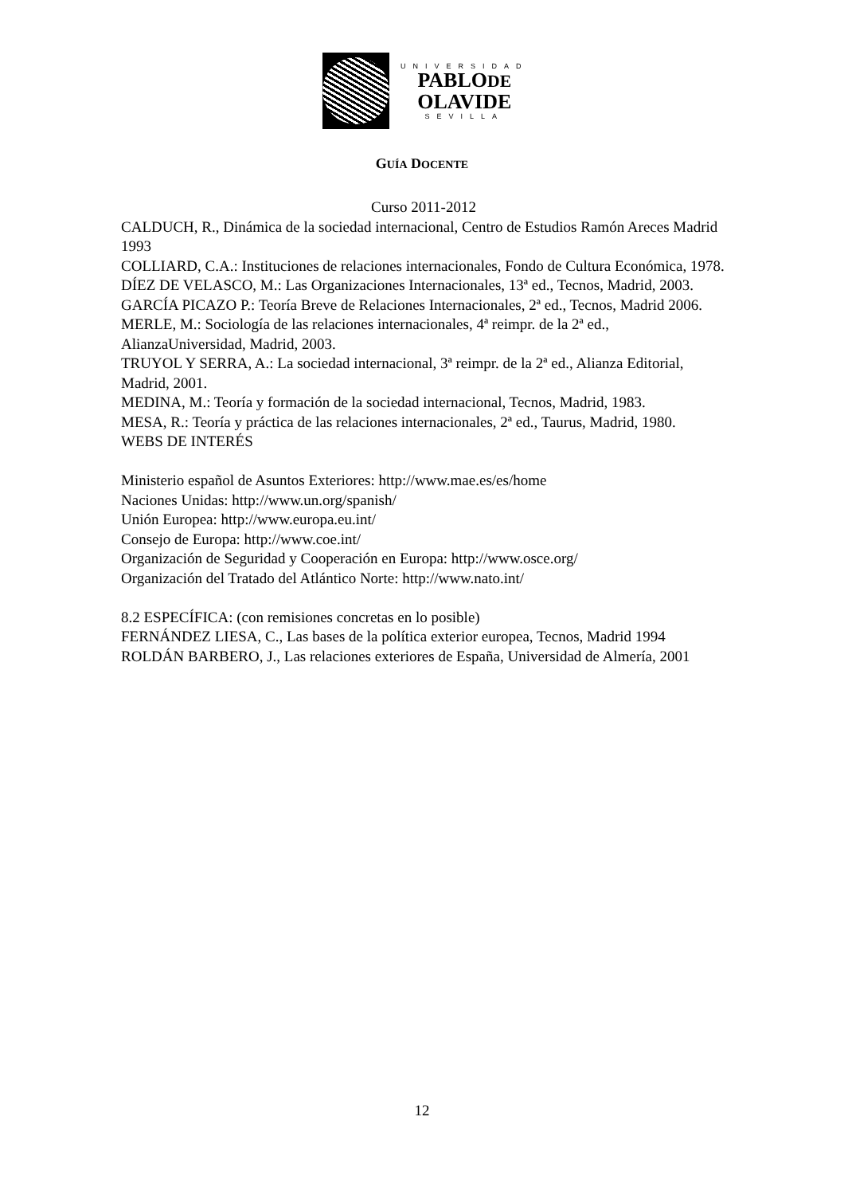UNIVERSIDAD
PABLODE
OLAVIDE
SEVILLA
GUÍA DOCENTE
Curso 2011-2012
CALDUCH, R., Dinámica de la sociedad internacional, Centro de Estudios Ramón Areces Madrid 1993
COLLIARD, C.A.: Instituciones de relaciones internacionales, Fondo de Cultura Económica, 1978.
DÍEZ DE VELASCO, M.: Las Organizaciones Internacionales, 13ª ed., Tecnos, Madrid, 2003.
GARCÍA PICAZO P.: Teoría Breve de Relaciones Internacionales, 2ª ed., Tecnos, Madrid 2006.
MERLE, M.: Sociología de las relaciones internacionales, 4ª reimpr. de la 2ª ed., AlianzaUniversidad, Madrid, 2003.
TRUYOL Y SERRA, A.: La sociedad internacional, 3ª reimpr. de la 2ª ed., Alianza Editorial, Madrid, 2001.
MEDINA, M.: Teoría y formación de la sociedad internacional, Tecnos, Madrid, 1983.
MESA, R.: Teoría y práctica de las relaciones internacionales, 2ª ed., Taurus, Madrid, 1980.
WEBS DE INTERÉS
Ministerio español de Asuntos Exteriores: http://www.mae.es/es/home
Naciones Unidas: http://www.un.org/spanish/
Unión Europea: http://www.europa.eu.int/
Consejo de Europa: http://www.coe.int/
Organización de Seguridad y Cooperación en Europa: http://www.osce.org/
Organización del Tratado del Atlántico Norte: http://www.nato.int/
8.2 ESPECÍFICA: (con remisiones concretas en lo posible)
FERNÁNDEZ LIESA, C., Las bases de la política exterior europea, Tecnos, Madrid 1994
ROLDÁN BARBERO, J., Las relaciones exteriores de España, Universidad de Almería, 2001
12